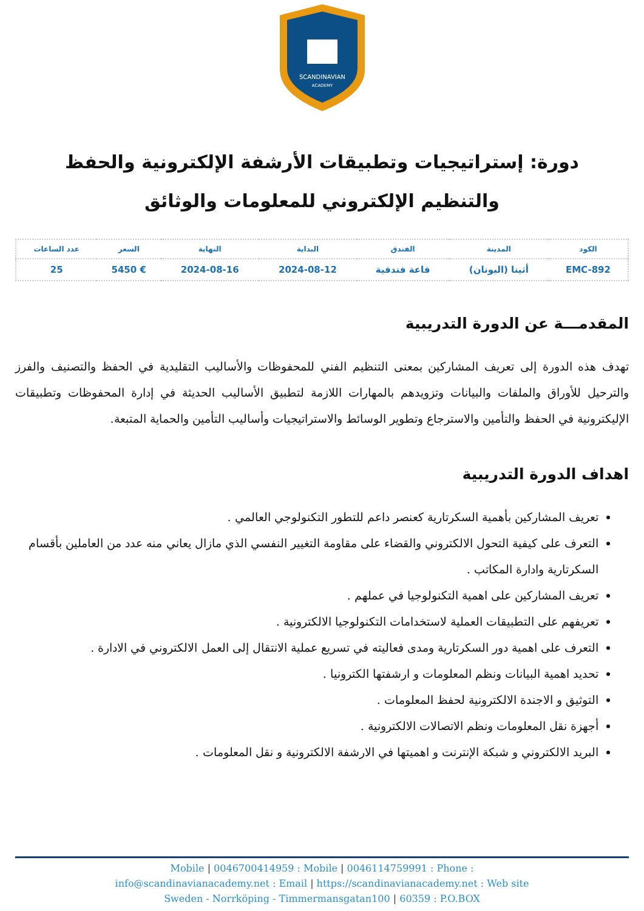SCANDINAVIAN
ACADEMY
دورة: إستراتيجيات وتطبيقات الأرشفة الإلكترونية والحفظ والتنظيم الإلكتروني للمعلومات والوثائق
| الكود | المدينة | الفندق | البداية | النهاية | السعر | عدد الساعات |
| --- | --- | --- | --- | --- | --- | --- |
| EMC-892 | أثينا (اليونان) | قاعة فندقية | 2024-08-12 | 2024-08-16 | € 5450 | 25 |
المقدمـــة عن الدورة التدريبية
تهدف هذه الدورة إلى تعريف المشاركين بمعنى التنظيم الفني للمحفوظات والأساليب التقليدية في الحفظ والتصنيف والفرز والترحيل للأوراق والملفات والبيانات وتزويدهم بالمهارات اللازمة لتطبيق الأساليب الحديثة في إدارة المحفوظات وتطبيقات الإليكترونية في الحفظ والتأمين والاسترجاع وتطوير الوسائط والاستراتيجيات وأساليب التأمين والحماية المتبعة.
اهداف الدورة التدريبية
تعريف المشاركين بأهمية السكرتارية كعنصر داعم للتطور التكنولوجي العالمي .
التعرف على كيفية التحول الالكتروني والقضاء على مقاومة التغيير النفسي الذي مازال يعاني منه عدد من العاملين بأقسام السكرتارية وادارة المكاتب .
تعريف المشاركين على اهمية التكنولوجيا في عملهم .
تعريفهم على التطبيقات العملية لاستخدامات التكنولوجيا الالكترونية .
التعرف على اهمية دور السكرتارية ومدى فعاليته في تسريع عملية الانتقال إلى العمل الالكتروني في الادارة .
تحديد اهمية البيانات ونظم المعلومات و ارشفتها الكترونيا .
التوثيق و الاجندة الالكترونية لحفظ المعلومات .
أجهزة نقل المعلومات ونظم الاتصالات الالكترونية .
البريد الالكتروني و شبكة الإنترنت و اهميتها في الارشفة الالكترونية و نقل المعلومات .
Mobile | 0046700414959 : Mobile | 0046114759991 : Phone :
info@scandinavianacademy.net : Email | https://scandinavianacademy.net : Web site
Sweden - Norrköping - Timmermansgatan100 | 60359 : P.O.BOX